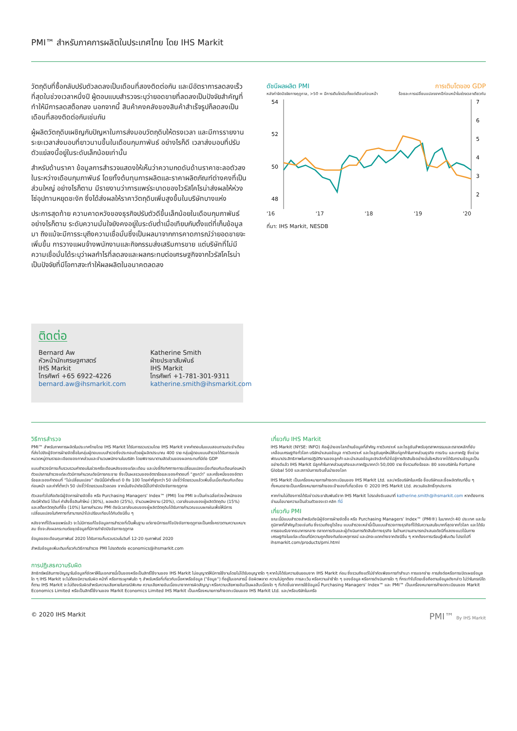PMI™ สำหรับภาคการผลิตในประเทศไทย โดย IHS Markit
วัตถุดิบที่ซื้อกลับปรับตัวลดลงเป็นเดือนที่สองติดต่อกัน และมีอัตราการลดลงเร็วที่สุดในช่วงเวลาหนึ่งปี ผู้ตอบแบบสำรวจระบุว่ายอดขายที่ลดลงเป็นปัจจัยสำคัญที่ทำให้มีการลดสต็อกลง นอกจากนี้ สินค้าคงคลังของสินค้าสำเร็จรูปก็ลดลงเป็นเดือนที่สองติดต่อกันเช่นกัน
ผู้ผลิตวัตถุดิบเผชิญกับปัญหาในการส่งมอบวัตถุดิบให้ตรงเวลา และมีการรายงานระยะเวลาส่งมอบที่ยาวนานขึ้นในเดือนกุมภาพันธ์ อย่างไรก็ดี เวลาส่งมอบที่ปรับตัวแย่ลงนี้อยู่ในระดับเล็กน้อยเท่านั้น
สำหรับด้านราคา ข้อมูลการสำรวจแสดงให้เห็นว่าความกดดันด้านราคาชะลอตัวลงในระหว่างเดือนกุมภาพันธ์ โดยทั้งต้นทุนการผลิตและราคาผลิตภัณฑ์ต่างคงที่เป็นส่วนใหญ่ อย่างไรก็ตาม มีรายงานว่าการแพร่ระบาดของไวรัสโคโรน่าส่งผลให้ห่วงโซ่อุปทานหยุดชะงัก ซึ่งได้ส่งผลให้ราคาวัตถุดิบเพิ่มสูงขึ้นในบริษัทบางแห่ง
ประการสุดท้าย ความคาดหวังของธุรกิจปรับตัวดีขึ้นเล็กน้อยในเดือนกุมภาพันธ์ อย่างไรก็ตาม ระดับความมั่นใจยังคงอยู่ในระดับต่ำเมื่อเทียบกับตั้งแต่ที่เก็บข้อมูลมา ถึงแม้จะมีการระบุถึงความเชื่อมั่นซึ่งเป็นผลมาจากการคาดการณ์ว่ายอดขายจะเพิ่มขึ้น การวางแผนจ้างพนักงานและกิจกรรมส่งเสริมการขาย แต่บริษัทที่ไม่มีความเชื่อมั่นได้ระบุว่าผลกำไรที่ลดลงและผลกระทบต่อเศรษฐกิจจากไวรัสโคโรน่าเป็นปัจจัยที่มีโอกาสจะทำให้ผลผลิตในอนาคตลดลง
ติดต่อ
Bernard Aw
หัวหน้านักเศรษฐศาสตร์
IHS Markit
โทรศัพท์ +65 6922-4226
bernard.aw@ihsmarkit.com
Katherine Smith
ฝ่ายประชาสัมพันธ์
IHS Markit
โทรศัพท์ +1-781-301-9311
katherine.smith@ihsmarkit.com
ดัชนีผลผลิต PMI การเติบโตของ GDP
หลังกำจัดปัจจัยทางฤดูกาล, >50 = มีการเติบโตนับตั้งแต่เดือนก่อนหน้า ร้อยละการเปลี่ยนแปลงจากปีก่อนหน้าในช่วงเวลาเดียวกัน
54
52
50
48
7
6
5
4
3
2
'16 '17 '18 '19 '20
ที่มา: IHS Markit, NESDB
วิธีการสำรวจ
PMI™ สำหรับภาคการผลิตในประเทศไทยโดย IHS Markit ได้รับการรวบรวมโดย IHS Markit จากคำตอบในแบบสอบถามประจำเดือนที่ส่งไปยังผู้จัดการฝ่ายจัดซื้อในกลุ่มผู้ตอบแบบสำรวจซึ่งประกอบด้วยผู้ผลิตประมาณ 400 ราย กลุ่มผู้ตอบแบบสำรวจได้รับการแบ่งหมวดหมู่ตามรายละเอียดของภาคส่วนและจำนวนพนักงานในบริษัท โดยพิจารณาตามสัดส่วนของผลกระทบที่มีต่อ GDP
แบบสำรวจมีการเก็บรวบรวมคำตอบในช่วงครึ่งเดือนหลังของแต่ละเดือน และบ่งชี้ถึงทิศทางการเปลี่ยนแปลงเมื่อเทียบกับเดือนก่อนหน้า ตัวแปรการสำรวจแต่ละตัวมีการคำนวณดัชนีการกระจาย ซึ่งเป็นผลรวมของอัตราร้อยละของคำตอบที่ “สูงกว่า” และครึ่งหนึ่งของอัตราร้อยละของคำตอบที่ “ไม่เปลี่ยนแปลง” ดัชนีนี้มีค่าตั้งแต่ 0 ถึง 100 โดยค่าที่สูงกว่า 50 บ่งชี้ว่าโดยรวมแล้วเพิ่มขึ้นเมื่อเทียบกับเดือนก่อนหน้า และค่าที่ต่ำกว่า 50 บ่งชี้ว่าโดยรวมแล้วลดลง จากนั้นจึงนำดัชนีนี้ไปกำจัดปัจจัยทางฤดูกาล
ตัวเลขทั่วไปคือดัชนีผู้จัดการฝ่ายจัดซื้อ หรือ Purchasing Managers’ Index™ (PMI) โดย PMI จะเป็นค่าเฉลี่ยถ่วงน้ำหนักของดัชนีห้าดัชนี ได้แก่ คำสั่งซื้อสินค้าใหม่ (30%), ผลผลิต (25%), จำนวนพนักงาน (20%), เวลาส่งมอบของผู้ผลิตวัตถุดิบ (15%) และสต็อกวัตถุดิบที่ซื้อ (10%) ในการคำนวณ PMI ดัชนีเวลาส่งมอบของผู้ผลิตวัตถุดิบได้รับการคำนวณแบบผกผันเพื่อให้มีการเปลี่ยนแปลงในทิศทางที่สามารถนำไปเปรียบเทียบได้กับดัชนีอื่น ๆ
หลังจากที่ได้เผยแพร่แล้ว จะไม่มีการแก้ไขข้อมูลการสำรวจที่เป็นพื้นฐาน แต่อาจมีการแก้ไขปัจจัยทางฤดูกาลเป็นครั้งคราวตามความเหมาะสม ซึ่งจะส่งผลกระทบต่อชุดข้อมูลที่มีการกำจัดปัจจัยทางฤดูกาล
ข้อมูลของเดือนกุมภาพันธ์ 2020 ได้รับการเก็บรวบรวมในวันที่ 12-20 กุมภาพันธ์ 2020
สำหรับข้อมูลเพิ่มเติมเกี่ยวกับวิธีการสำรวจ PMI โปรดติดต่อ economics@ihsmarkit.com
เกี่ยวกับ IHS Markit
IHS Markit (NYSE: INFO) คือผู้นำของโลกด้านข้อมูลที่สำคัญ การวิเคราะห์ และโซลูชันสำหรับอุตสาหกรรมและตลาดหลักที่ขับเคลื่อนเศรษฐกิจทั่วโลก บริษัทนำเสนอข้อมูล การวิเคราะห์ และโซลูชันยุคใหม่ให้แก่ลูกค้าในภาคส่วนธุรกิจ การเงิน และภาครัฐ ซึ่งช่วยพัฒนาประสิทธิภาพในการปฏิบัติงานของลูกค้า และนำเสนอข้อมูลเชิงลึกที่นำไปสู่การตัดสินใจอย่างมั่นใจหลังจากได้รับทราบข้อมูลเป็นอย่างดีแล้ว IHS Markit มีลูกค้าในภาคส่วนธุรกิจและภาครัฐมากกว่า 50,000 ราย ซึ่งรวมถึงร้อยละ 80 ของบริษัทใน Fortune Global 500 และสถาบันการเงินชั้นนำของโลก
IHS Markit เป็นเครื่องหมายการค้าจดทะเบียนของ IHS Markit Ltd. และ/หรือบริษัทในเครือ ชื่อบริษัทและชื่อผลิตภัณฑ์อื่น ๆ ทั้งหมดอาจเป็นเครื่องหมายการค้าของเจ้าของที่เกี่ยวข้อง © 2020 IHS Markit Ltd. สงวนลิขสิทธิ์ทุกประการ
หากท่านไม่ต้องการได้รับข่าวประชาสัมพันธ์จาก IHS Markit โปรดส่งอีเมลมาที่ katherine.smith@ihsmarkit.com หากต้องการอ่านนโยบายความเป็นส่วนตัวของเรา คลิก ที่นี่
เกี่ยวกับ PMI
ขณะนี้มีแบบสำรวจสำหรับดัชนีผู้จัดการฝ่ายจัดซื้อ หรือ Purchasing Managers’ Index™ (PMI®) ในมากกว่า 40 ประเทศ และในภูมิภาคที่สำคัญด้วยเช่นกัน ซึ่งรวมถึงยูโรโซน แบบสำรวจเหล่านี้เป็นแบบสำรวจทางธุรกิจที่ได้รับความสนใจมากที่สุดจากทั่วโลก และได้รับการยอมรับจากธนาคารกลาง ตลาดการเงินและผู้ดำเนินการตัดสินใจทางธุรกิจ ในด้านความสามารถนำเสนอดัชนีที่แสดงแนวโน้มทางเศรษฐกิจในแต่ละเดือนที่มีความถูกต้องทันต่อเหตุการณ์ และมักจะแตกต่างจากดัชนีอื่น ๆ หากต้องการเรียนรู้เพิ่มเติม โปรดไปที่ ihsmarkit.com/products/pmi.html
การปฏิเสธความรับผิด
สิทธิทรัพย์สินทางปัญญาในข้อมูลที่จัดหาให้ในเอกสารนี้เป็นของหรือเป็นสิทธิ์ใช้งานของ IHS Markit ไม่อนุญาตให้มีการใช้งานโดยไม่ได้รับอนุญาตใด ๆ หากไม่ได้รับความยินยอมจาก IHS Markit ก่อน ซึ่งรวมถึงแต่ไม่จำกัดเพียงการทำสำเนา การแจกจ่าย การส่งต่อหรือการเปิดเผยข้อมูลใด ๆ IHS Markit จะไม่ต้องมีความรับผิด หน้าที่ หรือภาระผูกพันใด ๆ สำหรับหรือที่เกี่ยวกับเนื้อหาหรือข้อมูล ("ข้อมูล") ที่อยู่ในเอกสารนี้ ข้อผิดพลาด ความไม่ถูกต้อง การละเว้น หรือความล่าช้าใด ๆ ของข้อมูล หรือการดำเนินการใด ๆ ที่กระทำไปโดยเชื่อถือตามข้อมูลดังกล่าว ไม่ว่าในกรณีใดก็ตาม IHS Markit จะไม่ต้องรับผิดสำหรับความเสียหายในกรณีพิเศษ ความเสียหายอันเนื่องมาจากการผิดสัญญา หรือความเสียหายอันเป็นผลสืบเนื่องใด ๆ ที่เกิดขึ้นจากการใช้ข้อมูลนี้ Purchasing Managers’ Index™ และ PMI™ เป็นเครื่องหมายการค้าจดทะเบียนของ Markit Economics Limited หรือเป็นสิทธิ์ใช้งานของ Markit Economics Limited IHS Markit เป็นเครื่องหมายการค้าจดทะเบียนของ IHS Markit Ltd. และ/หรือบริษัทในเครือ
© 2020 IHS Markit PMI™ By IHS Markit